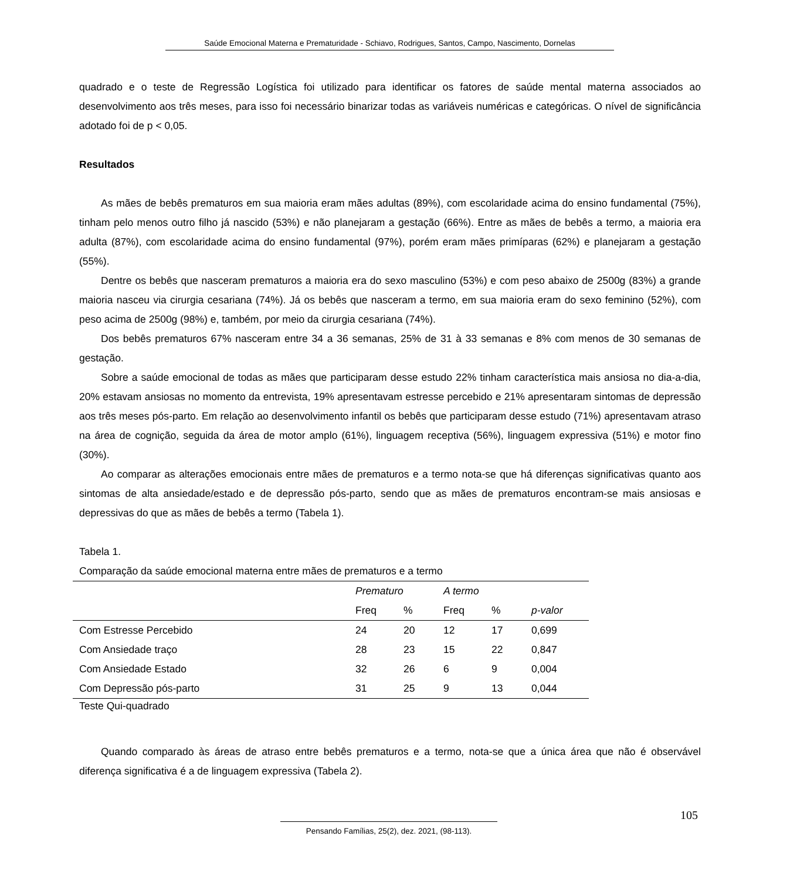Saúde Emocional Materna e Prematuridade - Schiavo, Rodrigues, Santos, Campo, Nascimento, Dornelas
quadrado e o teste de Regressão Logística foi utilizado para identificar os fatores de saúde mental materna associados ao desenvolvimento aos três meses, para isso foi necessário binarizar todas as variáveis numéricas e categóricas. O nível de significância adotado foi de p < 0,05.
Resultados
As mães de bebês prematuros em sua maioria eram mães adultas (89%), com escolaridade acima do ensino fundamental (75%), tinham pelo menos outro filho já nascido (53%) e não planejaram a gestação (66%). Entre as mães de bebês a termo, a maioria era adulta (87%), com escolaridade acima do ensino fundamental (97%), porém eram mães primíparas (62%) e planejaram a gestação (55%).
Dentre os bebês que nasceram prematuros a maioria era do sexo masculino (53%) e com peso abaixo de 2500g (83%) a grande maioria nasceu via cirurgia cesariana (74%). Já os bebês que nasceram a termo, em sua maioria eram do sexo feminino (52%), com peso acima de 2500g (98%) e, também, por meio da cirurgia cesariana (74%).
Dos bebês prematuros 67% nasceram entre 34 a 36 semanas, 25% de 31 à 33 semanas e 8% com menos de 30 semanas de gestação.
Sobre a saúde emocional de todas as mães que participaram desse estudo 22% tinham característica mais ansiosa no dia-a-dia, 20% estavam ansiosas no momento da entrevista, 19% apresentavam estresse percebido e 21% apresentaram sintomas de depressão aos três meses pós-parto. Em relação ao desenvolvimento infantil os bebês que participaram desse estudo (71%) apresentavam atraso na área de cognição, seguida da área de motor amplo (61%), linguagem receptiva (56%), linguagem expressiva (51%) e motor fino (30%).
Ao comparar as alterações emocionais entre mães de prematuros e a termo nota-se que há diferenças significativas quanto aos sintomas de alta ansiedade/estado e de depressão pós-parto, sendo que as mães de prematuros encontram-se mais ansiosas e depressivas do que as mães de bebês a termo (Tabela 1).
Tabela 1.
Comparação da saúde emocional materna entre mães de prematuros e a termo
| | Prematuro | | A termo | | |
| --- | --- | --- | --- | --- | --- |
| | Freq | % | Freq | % | p-valor |
| Com Estresse Percebido | 24 | 20 | 12 | 17 | 0,699 |
| Com Ansiedade traço | 28 | 23 | 15 | 22 | 0,847 |
| Com Ansiedade Estado | 32 | 26 | 6 | 9 | 0,004 |
| Com Depressão pós-parto | 31 | 25 | 9 | 13 | 0,044 |
Teste Qui-quadrado
Quando comparado às áreas de atraso entre bebês prematuros e a termo, nota-se que a única área que não é observável diferença significativa é a de linguagem expressiva (Tabela 2).
105
Pensando Famílias, 25(2), dez. 2021, (98-113).